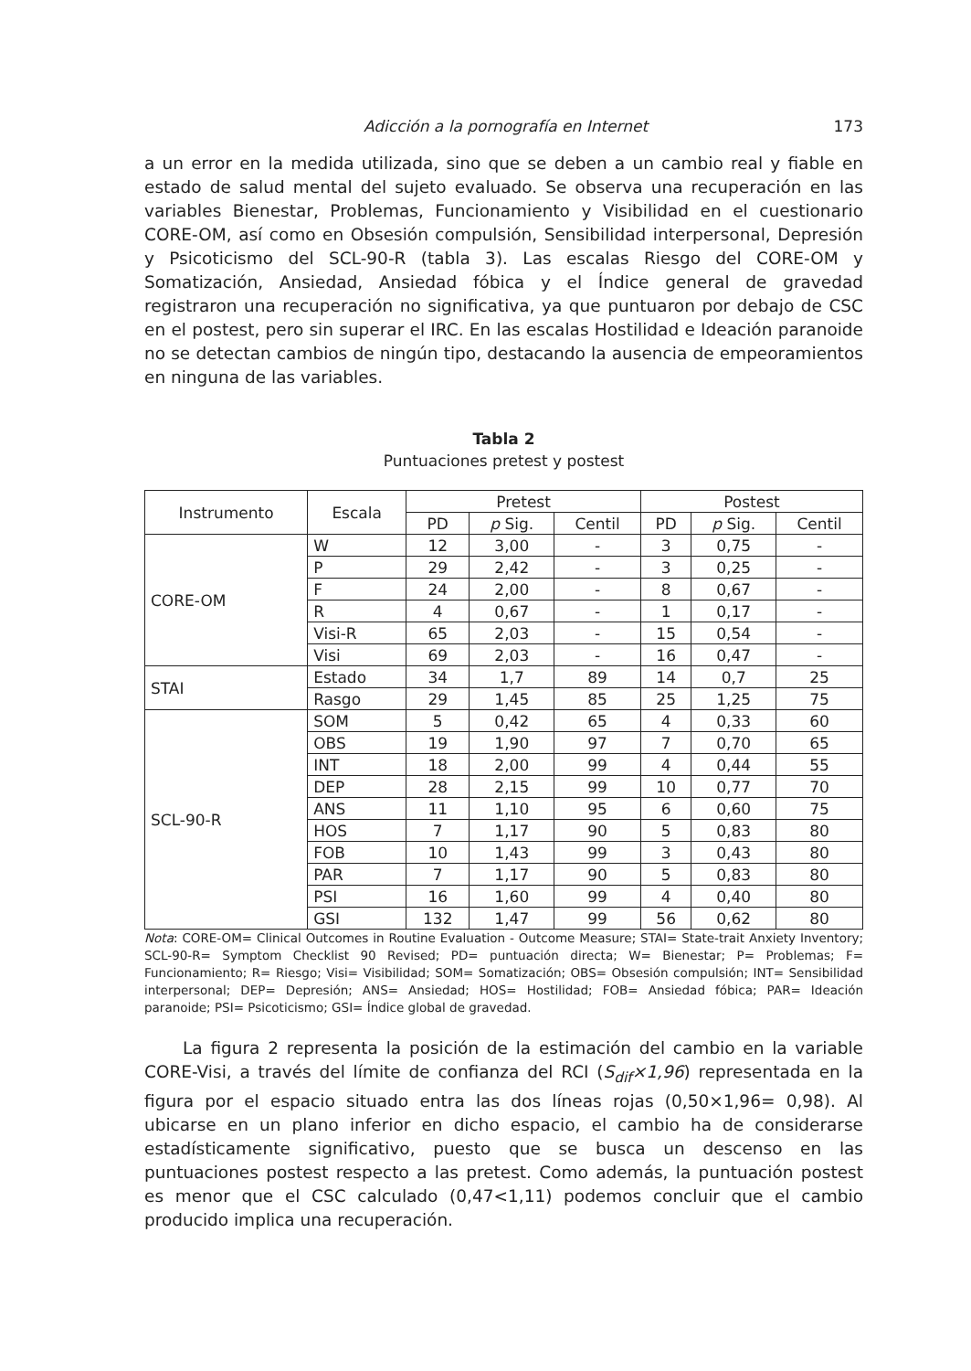Adicción a la pornografía en Internet 173
a un error en la medida utilizada, sino que se deben a un cambio real y fiable en estado de salud mental del sujeto evaluado. Se observa una recuperación en las variables Bienestar, Problemas, Funcionamiento y Visibilidad en el cuestionario CORE-OM, así como en Obsesión compulsión, Sensibilidad interpersonal, Depresión y Psicoticismo del SCL-90-R (tabla 3). Las escalas Riesgo del CORE-OM y Somatización, Ansiedad, Ansiedad fóbica y el Índice general de gravedad registraron una recuperación no significativa, ya que puntuaron por debajo de CSC en el postest, pero sin superar el IRC. En las escalas Hostilidad e Ideación paranoide no se detectan cambios de ningún tipo, destacando la ausencia de empeoramientos en ninguna de las variables.
Tabla 2
Puntuaciones pretest y postest
| Instrumento | Escala | Pretest | | | Postest | | |
| --- | --- | --- | --- | --- | --- | --- | --- |
| | | PD | p Sig. | Centil | PD | p Sig. | Centil |
| CORE-OM | W | 12 | 3,00 | - | 3 | 0,75 | - |
| | P | 29 | 2,42 | - | 3 | 0,25 | - |
| | F | 24 | 2,00 | - | 8 | 0,67 | - |
| | R | 4 | 0,67 | - | 1 | 0,17 | - |
| | Visi-R | 65 | 2,03 | - | 15 | 0,54 | - |
| | Visi | 69 | 2,03 | - | 16 | 0,47 | - |
| STAI | Estado | 34 | 1,7 | 89 | 14 | 0,7 | 25 |
| | Rasgo | 29 | 1,45 | 85 | 25 | 1,25 | 75 |
| SCL-90-R | SOM | 5 | 0,42 | 65 | 4 | 0,33 | 60 |
| | OBS | 19 | 1,90 | 97 | 7 | 0,70 | 65 |
| | INT | 18 | 2,00 | 99 | 4 | 0,44 | 55 |
| | DEP | 28 | 2,15 | 99 | 10 | 0,77 | 70 |
| | ANS | 11 | 1,10 | 95 | 6 | 0,60 | 75 |
| | HOS | 7 | 1,17 | 90 | 5 | 0,83 | 80 |
| | FOB | 10 | 1,43 | 99 | 3 | 0,43 | 80 |
| | PAR | 7 | 1,17 | 90 | 5 | 0,83 | 80 |
| | PSI | 16 | 1,60 | 99 | 4 | 0,40 | 80 |
| | GSI | 132 | 1,47 | 99 | 56 | 0,62 | 80 |
Nota: CORE-OM= Clinical Outcomes in Routine Evaluation - Outcome Measure; STAI= State-trait Anxiety Inventory; SCL-90-R= Symptom Checklist 90 Revised; PD= puntuación directa; W= Bienestar; P= Problemas; F= Funcionamiento; R= Riesgo; Visi= Visibilidad; SOM= Somatización; OBS= Obsesión compulsión; INT= Sensibilidad interpersonal; DEP= Depresión; ANS= Ansiedad; HOS= Hostilidad; FOB= Ansiedad fóbica; PAR= Ideación paranoide; PSI= Psicoticismo; GSI= Índice global de gravedad.
La figura 2 representa la posición de la estimación del cambio en la variable CORE-Visi, a través del límite de confianza del RCI (S<sub>dif</sub>×1,96) representada en la figura por el espacio situado entra las dos líneas rojas (0,50×1,96= 0,98). Al ubicarse en un plano inferior en dicho espacio, el cambio ha de considerarse estadísticamente significativo, puesto que se busca un descenso en las puntuaciones postest respecto a las pretest. Como además, la puntuación postest es menor que el CSC calculado (0,47<1,11) podemos concluir que el cambio producido implica una recuperación.